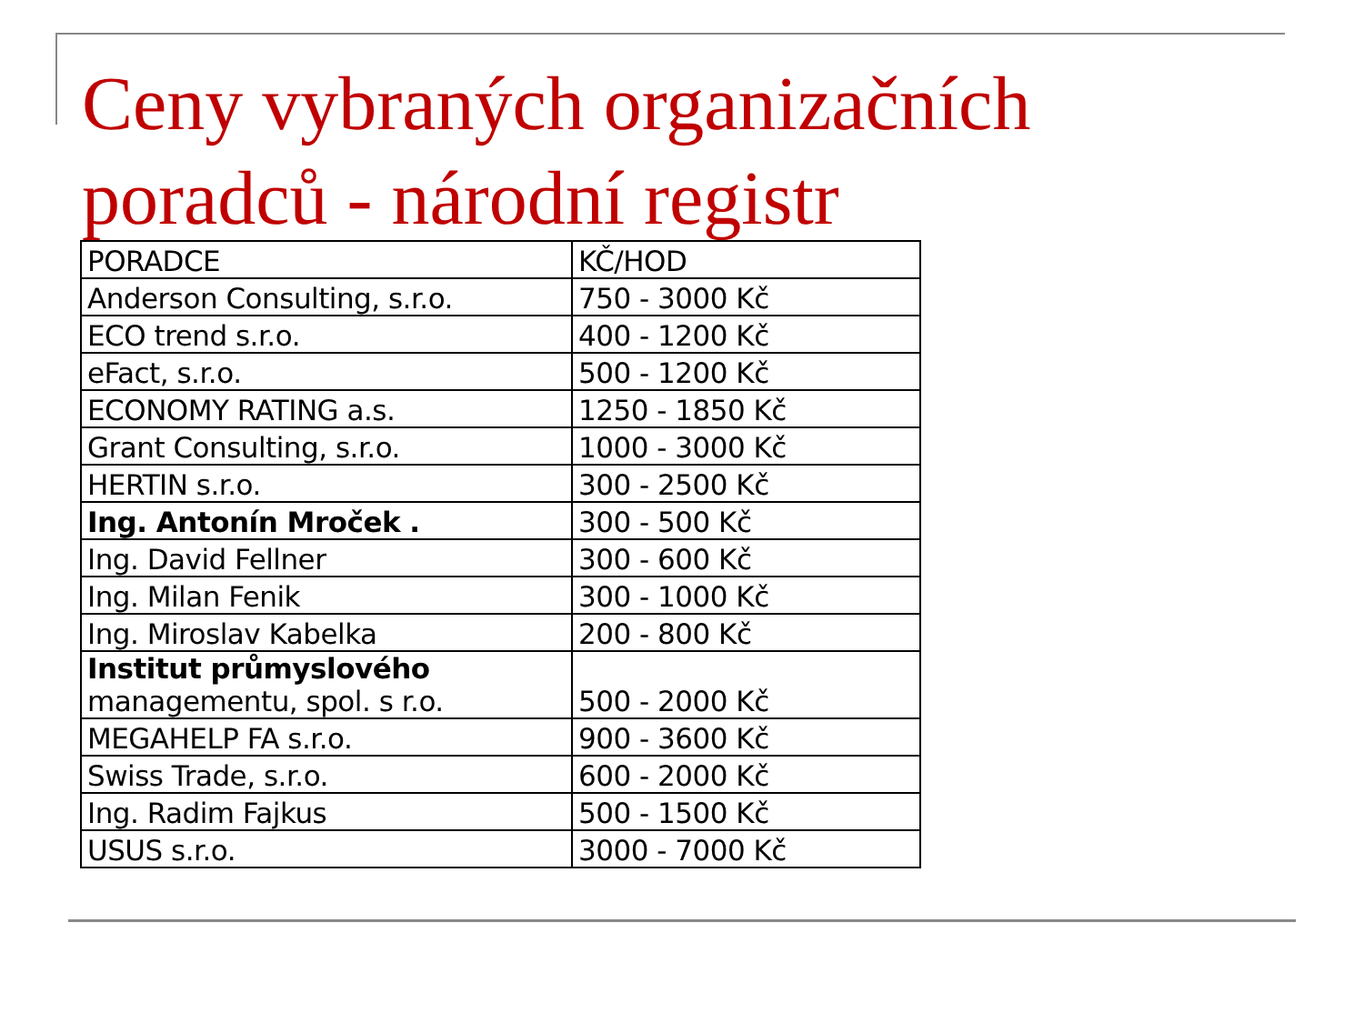Ceny vybraných organizačních
poradců - národní registr
| PORADCE | KČ/HOD |
| Anderson Consulting, s.r.o. | 750 - 3000 Kč |
| ECO trend s.r.o. | 400 - 1200 Kč |
| eFact, s.r.o. | 500 - 1200 Kč |
| ECONOMY RATING a.s. | 1250 - 1850 Kč |
| Grant Consulting, s.r.o. | 1000 - 3000 Kč |
| HERTIN s.r.o. | 300 - 2500 Kč |
| Ing. Antonín Mroček . | 300 - 500 Kč |
| Ing. David Fellner | 300 - 600 Kč |
| Ing. Milan Fenik | 300 - 1000 Kč |
| Ing. Miroslav Kabelka | 200 - 800 Kč |
| Institut průmyslového managementu, spol. s r.o. | 500 - 2000 Kč |
| MEGAHELP FA s.r.o. | 900 - 3600 Kč |
| Swiss Trade, s.r.o. | 600 - 2000 Kč |
| Ing. Radim Fajkus | 500 - 1500 Kč |
| USUS s.r.o. | 3000 - 7000 Kč |